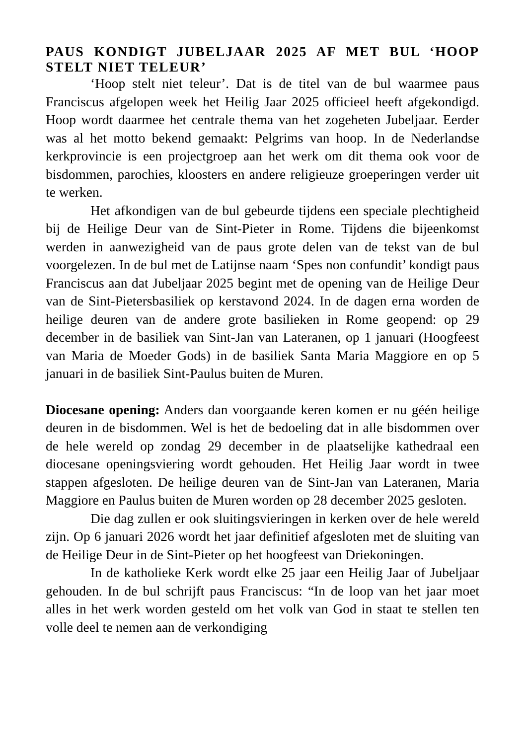PAUS KONDIGT JUBELJAAR 2025 AF MET BUL ‘HOOP STELT NIET TELEUR’
‘Hoop stelt niet teleur’. Dat is de titel van de bul waarmee paus Franciscus afgelopen week het Heilig Jaar 2025 officieel heeft afgekondigd. Hoop wordt daarmee het centrale thema van het zogeheten Jubeljaar. Eerder was al het motto bekend gemaakt: Pelgrims van hoop. In de Nederlandse kerkprovincie is een projectgroep aan het werk om dit thema ook voor de bisdommen, parochies, kloosters en andere religieuze groeperingen verder uit te werken.
Het afkondigen van de bul gebeurde tijdens een speciale plechtigheid bij de Heilige Deur van de Sint-Pieter in Rome. Tijdens die bijeenkomst werden in aanwezigheid van de paus grote delen van de tekst van de bul voorgelezen. In de bul met de Latijnse naam ‘Spes non confundit’ kondigt paus Franciscus aan dat Jubeljaar 2025 begint met de opening van de Heilige Deur van de Sint-Pietersbasiliek op kerstavond 2024. In de dagen erna worden de heilige deuren van de andere grote basilieken in Rome geopend: op 29 december in de basiliek van Sint-Jan van Lateranen, op 1 januari (Hoogfeest van Maria de Moeder Gods) in de basiliek Santa Maria Maggiore en op 5 januari in de basiliek Sint-Paulus buiten de Muren.
Diocesane opening: Anders dan voorgaande keren komen er nu géén heilige deuren in de bisdommen. Wel is het de bedoeling dat in alle bisdommen over de hele wereld op zondag 29 december in de plaatselijke kathedraal een diocesane openingsviering wordt gehouden. Het Heilig Jaar wordt in twee stappen afgesloten. De heilige deuren van de Sint-Jan van Lateranen, Maria Maggiore en Paulus buiten de Muren worden op 28 december 2025 gesloten.
Die dag zullen er ook sluitingsvieringen in kerken over de hele wereld zijn. Op 6 januari 2026 wordt het jaar definitief afgesloten met de sluiting van de Heilige Deur in de Sint-Pieter op het hoogfeest van Driekoningen.
In de katholieke Kerk wordt elke 25 jaar een Heilig Jaar of Jubeljaar gehouden. In de bul schrijft paus Franciscus: “In de loop van het jaar moet alles in het werk worden gesteld om het volk van God in staat te stellen ten volle deel te nemen aan de verkondiging